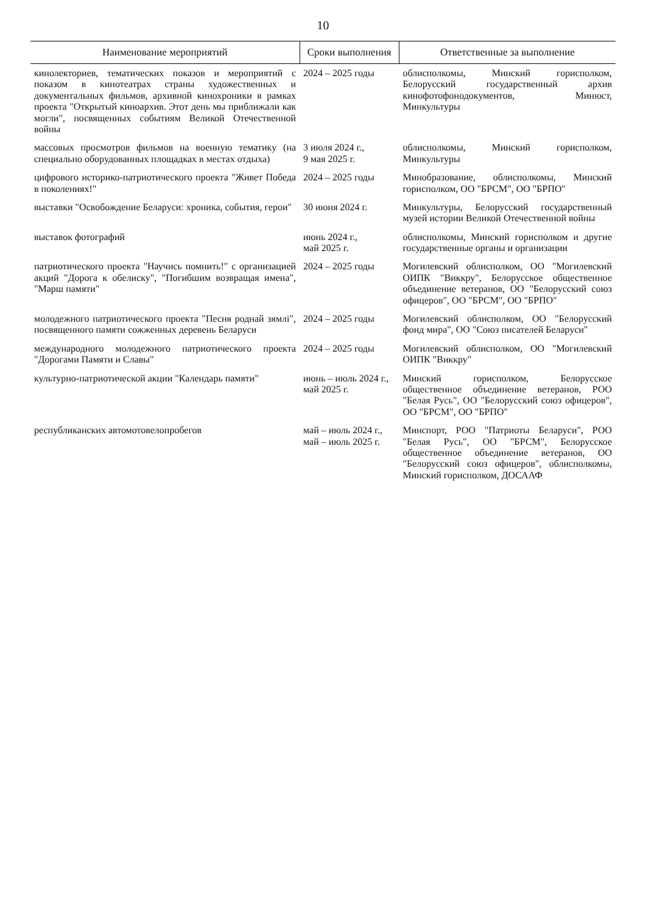10
| Наименование мероприятий | Сроки выполнения | Ответственные за выполнение |
| --- | --- | --- |
| кинолекториев, тематических показов и мероприятий с показом в кинотеатрах страны художественных и документальных фильмов, архивной кинохроники в рамках проекта "Открытый киноархив. Этот день мы приближали как могли", посвященных событиям Великой Отечественной войны | 2024 – 2025 годы | облисполкомы, Минский горисполком, Белорусский государственный архив кинофотофонодокументов, Минюст, Минкультуры |
| массовых просмотров фильмов на военную тематику (на специально оборудованных площадках в местах отдыха) | 3 июля 2024 г., 9 мая 2025 г. | облисполкомы, Минский горисполком, Минкультуры |
| цифрового историко-патриотического проекта "Живет Победа в поколениях!" | 2024 – 2025 годы | Минобразование, облисполкомы, Минский горисполком, ОО "БРСМ", ОО "БРПО" |
| выставки "Освобождение Беларуси: хроника, события, герои" | 30 июня 2024 г. | Минкультуры, Белорусский государственный музей истории Великой Отечественной войны |
| выставок фотографий | июнь 2024 г., май 2025 г. | облисполкомы, Минский горисполком и другие государственные органы и организации |
| патриотического проекта "Научись помнить!" с организацией акций "Дорога к обелиску", "Погибшим возвращая имена", "Марш памяти" | 2024 – 2025 годы | Могилевский облисполком, ОО "Могилевский ОИПК "Виккру", Белорусское общественное объединение ветеранов, ОО "Белорусский союз офицеров", ОО "БРСМ", ОО "БРПО" |
| молодежного патриотического проекта "Песня роднай зямлі", посвященного памяти сожженных деревень Беларуси | 2024 – 2025 годы | Могилевский облисполком, ОО "Белорусский фонд мира", ОО "Союз писателей Беларуси" |
| международного молодежного патриотического проекта "Дорогами Памяти и Славы" | 2024 – 2025 годы | Могилевский облисполком, ОО "Могилевский ОИПК "Виккру" |
| культурно-патриотической акции "Календарь памяти" | июнь – июль 2024 г., май 2025 г. | Минский горисполком, Белорусское общественное объединение ветеранов, РОО "Белая Русь", ОО "Белорусский союз офицеров", ОО "БРСМ", ОО "БРПО" |
| республиканских автомотовелопробегов | май – июль 2024 г., май – июль 2025 г. | Минспорт, РОО "Патриоты Беларуси", РОО "Белая Русь", ОО "БРСМ", Белорусское общественное объединение ветеранов, ОО "Белорусский союз офицеров", облисполкомы, Минский горисполком, ДОСААФ |